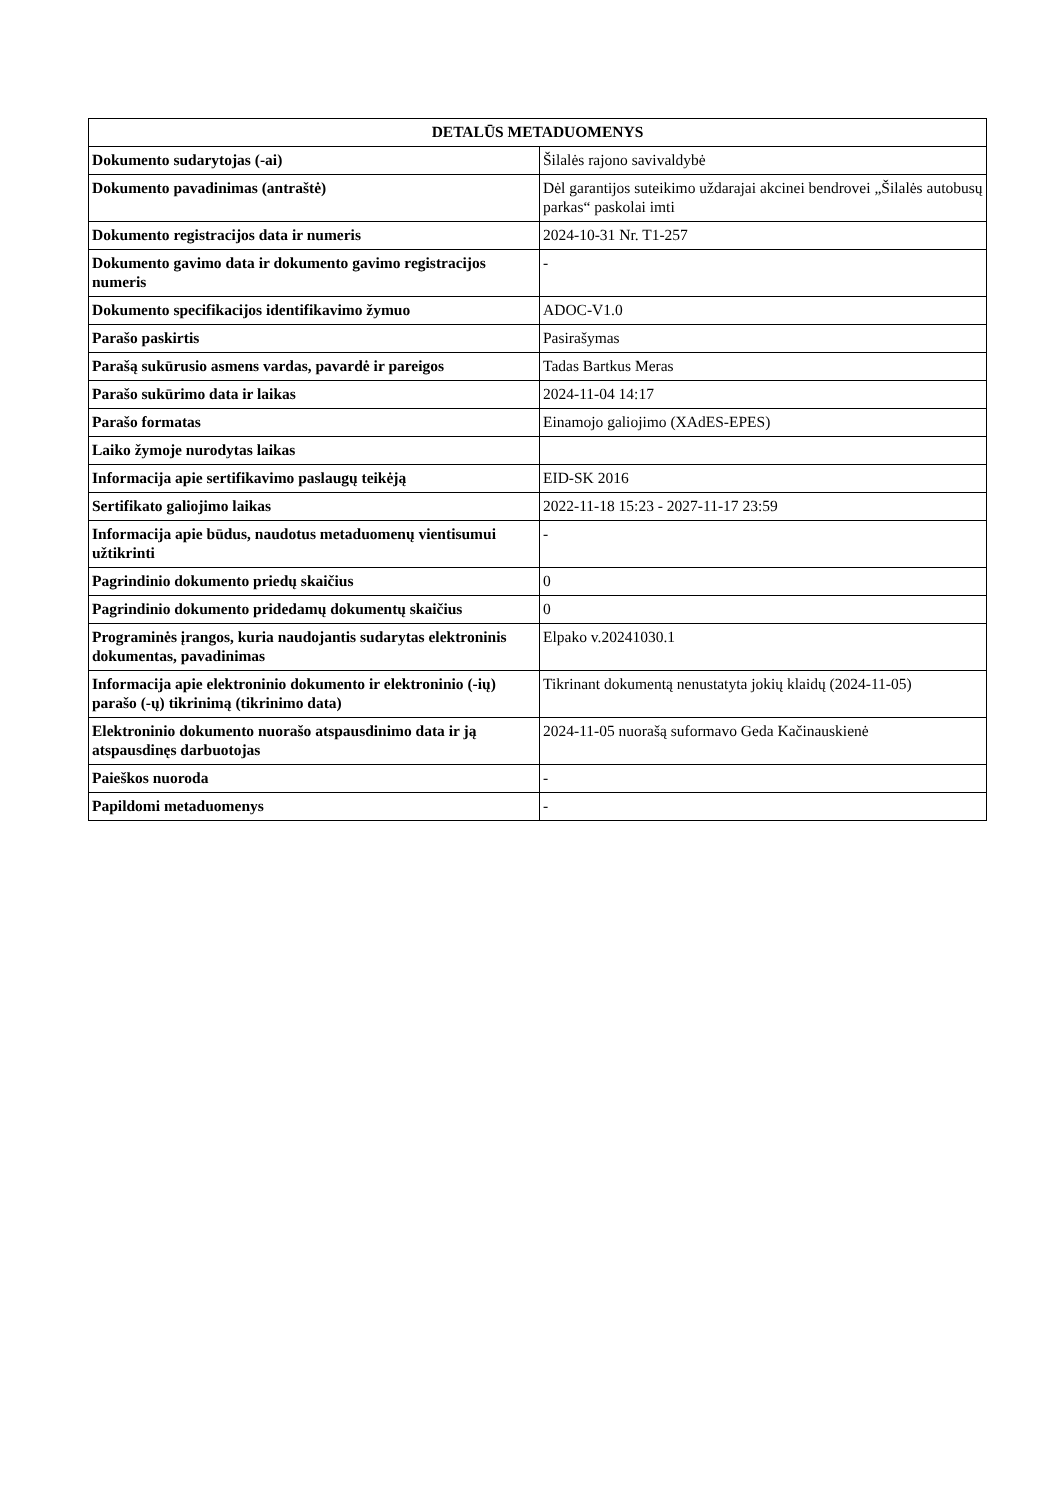| DETALŪS METADUOMENYS | |
| --- | --- |
| Dokumento sudarytojas (-ai) | Šilalės rajono savivaldybė |
| Dokumento pavadinimas (antraštė) | Dėl garantijos suteikimo uždarajai akcinei bendrovei „Šilalės autobusų parkas“ paskolai imti |
| Dokumento registracijos data ir numeris | 2024-10-31 Nr. T1-257 |
| Dokumento gavimo data ir dokumento gavimo registracijos numeris | - |
| Dokumento specifikacijos identifikavimo žymuo | ADOC-V1.0 |
| Parašo paskirtis | Pasirašymas |
| Parašą sukūrusio asmens vardas, pavardė ir pareigos | Tadas Bartkus Meras |
| Parašo sukūrimo data ir laikas | 2024-11-04 14:17 |
| Parašo formatas | Einamojo galiojimo (XAdES-EPES) |
| Laiko žymoje nurodytas laikas | |
| Informacija apie sertifikavimo paslaugų teikėją | EID-SK 2016 |
| Sertifikato galiojimo laikas | 2022-11-18 15:23 - 2027-11-17 23:59 |
| Informacija apie būdus, naudotus metaduomenų vientisumui užtikrinti | - |
| Pagrindinio dokumento priedų skaičius | 0 |
| Pagrindinio dokumento pridedamų dokumentų skaičius | 0 |
| Programinės įrangos, kuria naudojantis sudarytas elektroninis dokumentas, pavadinimas | Elpako v.20241030.1 |
| Informacija apie elektroninio dokumento ir elektroninio (-ių) parašo (-ų) tikrinimą (tikrinimo data) | Tikrinant dokumentą nenustatyta jokių klaidų (2024-11-05) |
| Elektroninio dokumento nuorašo atspausdinimo data ir ją atspausdinęs darbuotojas | 2024-11-05 nuorašą suformavo Geda Kačinauskienė |
| Paieškos nuoroda | - |
| Papildomi metaduomenys | - |